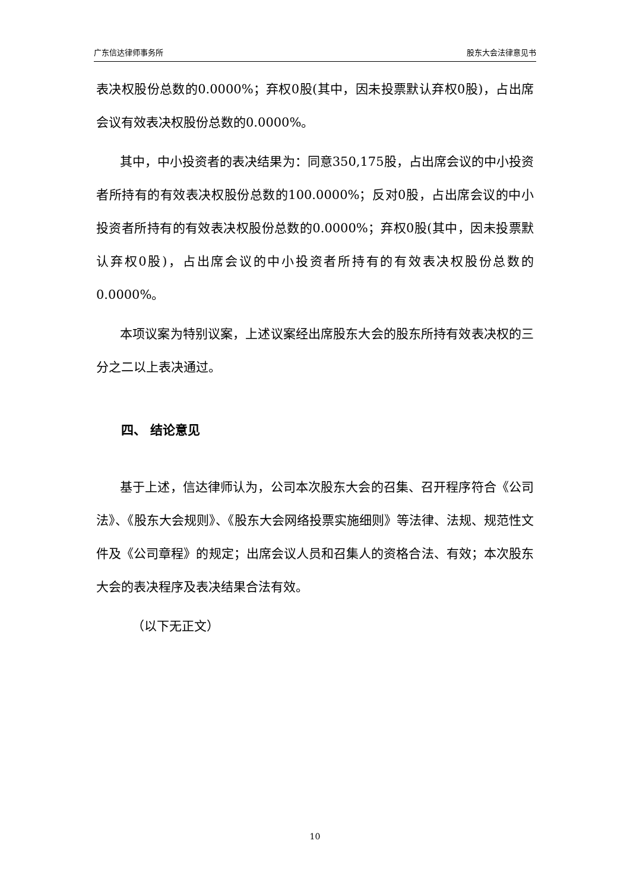广东信达律师事务所 股东大会法律意见书
表决权股份总数的0.0000%；弃权0股(其中，因未投票默认弃权0股)，占出席会议有效表决权股份总数的0.0000%。
其中，中小投资者的表决结果为：同意350,175股，占出席会议的中小投资者所持有的有效表决权股份总数的100.0000%；反对0股，占出席会议的中小投资者所持有的有效表决权股份总数的0.0000%；弃权0股(其中，因未投票默认弃权0股)，占出席会议的中小投资者所持有的有效表决权股份总数的0.0000%。
本项议案为特别议案，上述议案经出席股东大会的股东所持有效表决权的三分之二以上表决通过。
四、 结论意见
基于上述，信达律师认为，公司本次股东大会的召集、召开程序符合《公司法》、《股东大会规则》、《股东大会网络投票实施细则》等法律、法规、规范性文件及《公司章程》的规定；出席会议人员和召集人的资格合法、有效；本次股东大会的表决程序及表决结果合法有效。
（以下无正文）
10